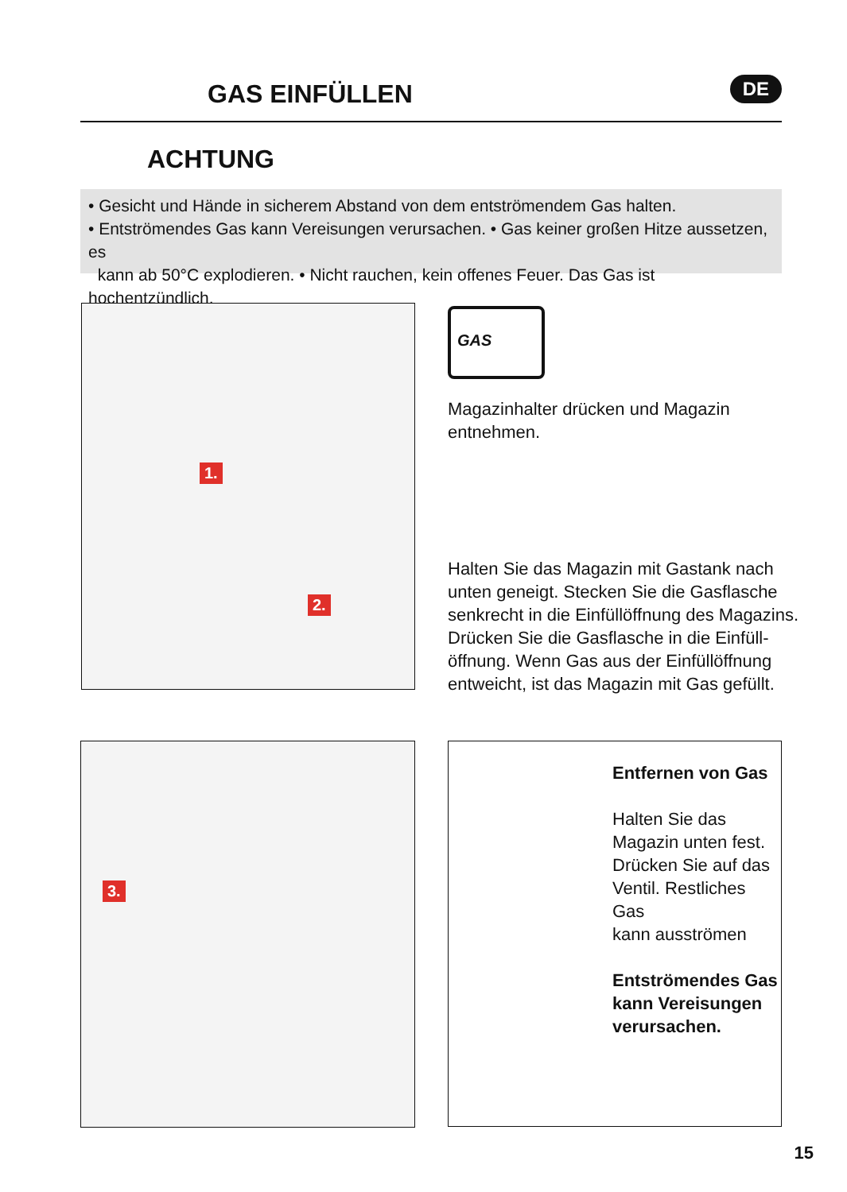GAS EINFÜLLEN DE
ACHTUNG
• Gesicht und Hände in sicherem Abstand von dem entströmendem Gas halten.
• Entströmendes Gas kann Vereisungen verursachen. • Gas keiner großen Hitze aussetzen, es
kann ab 50°C explodieren. • Nicht rauchen, kein offenes Feuer. Das Gas ist hochentzündlich.
1.
2.
GAS
Magazinhalter drücken und Magazin
entnehmen.
Halten Sie das Magazin mit Gastank nach
unten geneigt. Stecken Sie die Gasflasche
senkrecht in die Einfüllöffnung des Magazins.
Drücken Sie die Gasflasche in die Einfüll-
öffnung. Wenn Gas aus der Einfüllöffnung
entweicht, ist das Magazin mit Gas gefüllt.
3.
Entfernen von Gas
Halten Sie das
Magazin unten fest.
Drücken Sie auf das
Ventil. Restliches Gas
kann ausströmen
Entströmendes Gas
kann Vereisungen
verursachen.
15